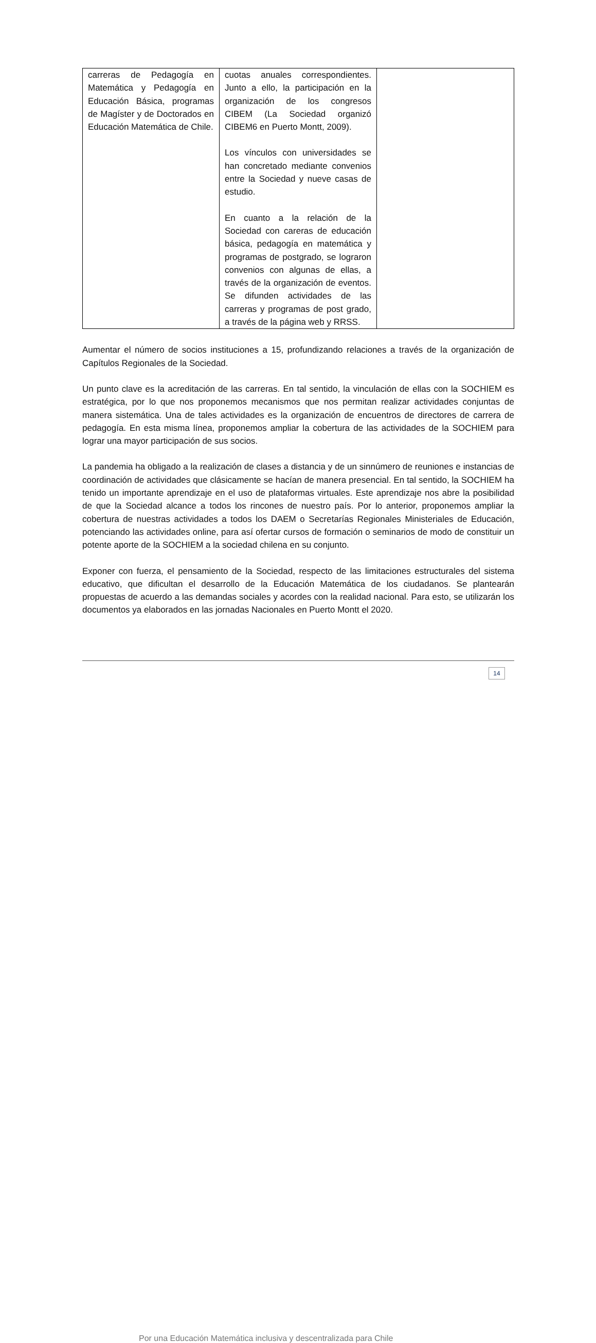| carreras de Pedagogía en Matemática y Pedagogía en Educación Básica, programas de Magíster y de Doctorados en Educación Matemática de Chile. | cuotas anuales correspondientes. Junto a ello, la participación en la organización de los congresos CIBEM (La Sociedad organizó CIBEM6 en Puerto Montt, 2009). Los vínculos con universidades se han concretado mediante convenios entre la Sociedad y nueve casas de estudio. En cuanto a la relación de la Sociedad con careras de educación básica, pedagogía en matemática y programas de postgrado, se lograron convenios con algunas de ellas, a través de la organización de eventos. Se difunden actividades de las carreras y programas de post grado, a través de la página web y RRSS. | |
Aumentar el número de socios instituciones a 15, profundizando relaciones a través de la organización de Capítulos Regionales de la Sociedad.
Un punto clave es la acreditación de las carreras. En tal sentido, la vinculación de ellas con la SOCHIEM es estratégica, por lo que nos proponemos mecanismos que nos permitan realizar actividades conjuntas de manera sistemática. Una de tales actividades es la organización de encuentros de directores de carrera de pedagogía. En esta misma línea, proponemos ampliar la cobertura de las actividades de la SOCHIEM para lograr una mayor participación de sus socios.
La pandemia ha obligado a la realización de clases a distancia y de un sinnúmero de reuniones e instancias de coordinación de actividades que clásicamente se hacían de manera presencial. En tal sentido, la SOCHIEM ha tenido un importante aprendizaje en el uso de plataformas virtuales. Este aprendizaje nos abre la posibilidad de que la Sociedad alcance a todos los rincones de nuestro país. Por lo anterior, proponemos ampliar la cobertura de nuestras actividades a todos los DAEM o Secretarías Regionales Ministeriales de Educación, potenciando las actividades online, para así ofertar cursos de formación o seminarios de modo de constituir un potente aporte de la SOCHIEM a la sociedad chilena en su conjunto.
Exponer con fuerza, el pensamiento de la Sociedad, respecto de las limitaciones estructurales del sistema educativo, que dificultan el desarrollo de la Educación Matemática de los ciudadanos. Se plantearán propuestas de acuerdo a las demandas sociales y acordes con la realidad nacional. Para esto, se utilizarán los documentos ya elaborados en las jornadas Nacionales en Puerto Montt el 2020.
Por una Educación Matemática inclusiva y descentralizada para Chile
14